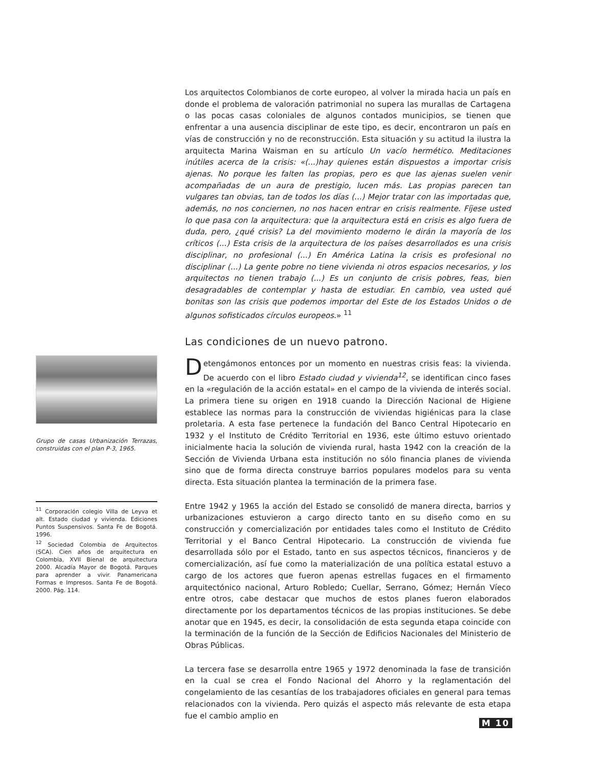Los arquitectos Colombianos de corte europeo, al volver la mirada hacia un país en donde el problema de valoración patrimonial no supera las murallas de Cartagena o las pocas casas coloniales de algunos contados municipios, se tienen que enfrentar a una ausencia disciplinar de este tipo, es decir, encontraron un país en vías de construcción y no de reconstrucción. Esta situación y su actitud la ilustra la arquitecta Marina Waisman en su artículo Un vacío hermético. Meditaciones inútiles acerca de la crisis: «(...)hay quienes están dispuestos a importar crisis ajenas. No porque les falten las propias, pero es que las ajenas suelen venir acompañadas de un aura de prestigio, lucen más. Las propias parecen tan vulgares tan obvias, tan de todos los días (...) Mejor tratar con las importadas que, además, no nos conciernen, no nos hacen entrar en crisis realmente. Fíjese usted lo que pasa con la arquitectura: que la arquitectura está en crisis es algo fuera de duda, pero, ¿qué crisis? La del movimiento moderno le dirán la mayoría de los críticos (...) Esta crisis de la arquitectura de los países desarrollados es una crisis disciplinar, no profesional (...) En América Latina la crisis es profesional no disciplinar (...) La gente pobre no tiene vivienda ni otros espacios necesarios, y los arquitectos no tienen trabajo (...) Es un conjunto de crisis pobres, feas, bien desagradables de contemplar y hasta de estudiar. En cambio, vea usted qué bonitas son las crisis que podemos importar del Este de los Estados Unidos o de algunos sofisticados círculos europeos.» <sup>11</sup>
Las condiciones de un nuevo patrono.
Detengámonos entonces por un momento en nuestras crisis feas: la vivienda. De acuerdo con el libro Estado ciudad y vivienda<sup>12</sup>, se identifican cinco fases en la «regulación de la acción estatal» en el campo de la vivienda de interés social. La primera tiene su origen en 1918 cuando la Dirección Nacional de Higiene establece las normas para la construcción de viviendas higiénicas para la clase proletaria. A esta fase pertenece la fundación del Banco Central Hipotecario en 1932 y el Instituto de Crédito Territorial en 1936, este último estuvo orientado inicialmente hacia la solución de vivienda rural, hasta 1942 con la creación de la Sección de Vivienda Urbana esta institución no sólo financia planes de vivienda sino que de forma directa construye barrios populares modelos para su venta directa. Esta situación plantea la terminación de la primera fase.
Entre 1942 y 1965 la acción del Estado se consolidó de manera directa, barrios y urbanizaciones estuvieron a cargo directo tanto en su diseño como en su construcción y comercialización por entidades tales como el Instituto de Crédito Territorial y el Banco Central Hipotecario. La construcción de vivienda fue desarrollada sólo por el Estado, tanto en sus aspectos técnicos, financieros y de comercialización, así fue como la materialización de una política estatal estuvo a cargo de los actores que fueron apenas estrellas fugaces en el firmamento arquitectónico nacional, Arturo Robledo; Cuellar, Serrano, Gómez; Hernán Víeco entre otros, cabe destacar que muchos de estos planes fueron elaborados directamente por los departamentos técnicos de las propias instituciones. Se debe anotar que en 1945, es decir, la consolidación de esta segunda etapa coincide con la terminación de la función de la Sección de Edificios Nacionales del Ministerio de Obras Públicas.
La tercera fase se desarrolla entre 1965 y 1972 denominada la fase de transición en la cual se crea el Fondo Nacional del Ahorro y la reglamentación del congelamiento de las cesantías de los trabajadores oficiales en general para temas relacionados con la vivienda. Pero quizás el aspecto más relevante de esta etapa fue el cambio amplio en
Grupo de casas Urbanización Terrazas, construidas con el plan P-3, 1965.
<sup>11</sup> Corporación colegio Villa de Leyva et alt. Estado ciudad y vivienda. Ediciones Puntos Suspensivos. Santa Fe de Bogotá. 1996.
<sup>12</sup> Sociedad Colombia de Arquitectos (SCA). Cien años de arquitectura en Colombia, XVII Bienal de arquitectura 2000. Alcadía Mayor de Bogotá. Parques para aprender a vivir. Panamericana Formas e Impresos. Santa Fe de Bogotá. 2000. Pág. 114.
M 10